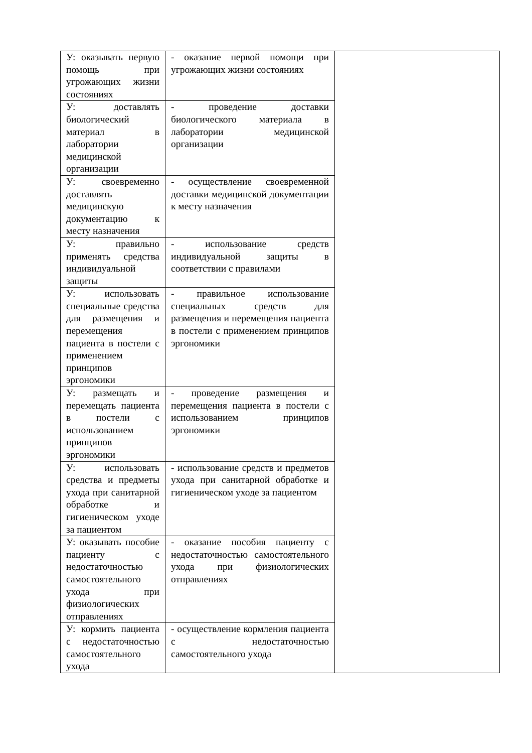| У: оказывать первую помощь при угрожающих жизни состояниях | - оказание первой помощи при угрожающих жизни состояниях | |
| У: доставлять биологический материал в лаборатории медицинской организации | - проведение доставки биологического материала в лаборатории медицинской организации | |
| У: своевременно доставлять медицинскую документацию к месту назначения | - осуществление своевременной доставки медицинской документации к месту назначения | |
| У: правильно применять средства индивидуальной защиты | - использование средств индивидуальной защиты в соответствии с правилами | |
| У: использовать специальные средства для размещения и перемещения пациента в постели с применением принципов эргономики | - правильное использование специальных средств для размещения и перемещения пациента в постели с применением принципов эргономики | |
| У: размещать и перемещать пациента в постели с использованием принципов эргономики | - проведение размещения и перемещения пациента в постели с использованием принципов эргономики | |
| У: использовать средства и предметы ухода при санитарной обработке и гигиеническом уходе за пациентом | - использование средств и предметов ухода при санитарной обработке и гигиеническом уходе за пациентом | |
| У: оказывать пособие пациенту с недостаточностью самостоятельного ухода при физиологических отправлениях | - оказание пособия пациенту с недостаточностью самостоятельного ухода при физиологических отправлениях | |
| У: кормить пациента с недостаточностью самостоятельного ухода | - осуществление кормления пациента с недостаточностью самостоятельного ухода | |